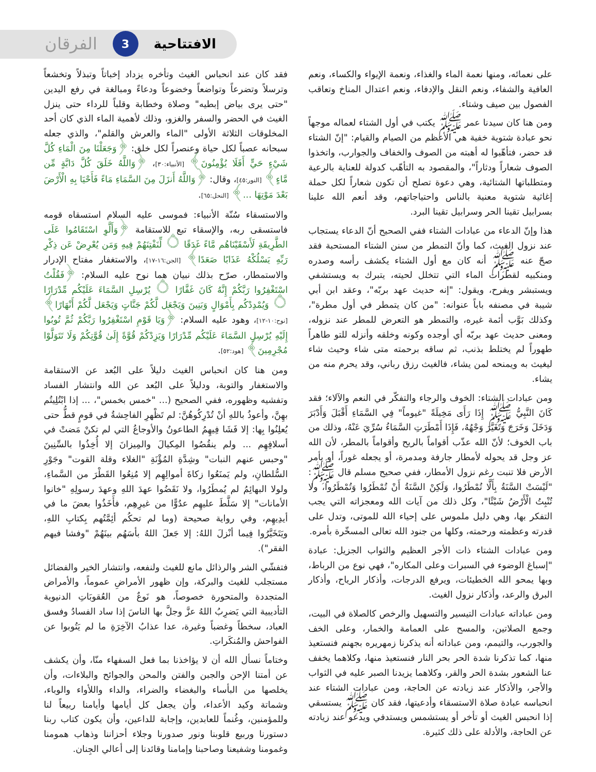الافتتاحية 3 الفرقان
على نعمائه، ومنها نعمة الماء والغذاء، ونعمة الإيواء والكساء، ونعم العافية والشفاء، ونعم النقل والإدفاء، ونعم اعتدال المناخ وتعاقب الفصول بين صيف وشتاء.
ومن هنا كان سيدنا عمر ﷺ يكتب في أول الشتاء لعماله موجهاً نحو عبادة شتوية خفية هي الأعظم من الصيام والقيام: "إنّ الشتاء قد حضر، فتأهّبوا له أهبته من الصوف والخفاف والجوارب، واتخذوا الصوف شعاراً ودثاراً"، والمقصود به التأهّب كدولة للعناية بالرعية ومتطلباتها الشتائية، وهي دعوة تصلح أن تكون شعاراً لكل حملة إغاثية شتوية معنية بالناس واحتياجاتهم، وقد أنعم الله علينا بسرابيل تقينا الحر وسرابيل تقينا البرد.
هذا وإنّ الدعاء من عبادات الشتاء ففي الصحيح أنّ الدعاء يستجاب عند نزول الغيث، كما وأنّ التمطر من سنن الشتاء المستحبة فقد صحّ عنه ﷺ أنه كان مع أول الشتاء يكشف رأسه وصدره ومنكبيه لقطرات الماء التي تتخلل لحيته، يتبرك به ويستشفي ويستبشر ويفرح، ويقول: "إنه حديث عهد بربّه"، وعقد ابن أبي شيبة في مصنفه باباً عنوانه: "من كان يتمطر في أول مطرة"، وكذلك بَوَّب أئمة غيره، والتمطر هو التعرض للمطر عند نزوله، ومعنى حديث عهد بربّه أي أوجده وكونه وخلقه وأنزله للتو طاهراً طهوراً لم يختلط بذنب، ثم ساقه برحمته متى شاء وحيث شاء ليغيث به ويمنحه لمن يشاء، فالغيث رزق رباني، وقد يحرم منه من يشاء.
ومن عبادات الشتاء: الخوف والرجاء والتفكّر في النعم والآلاء؛ فقد كَانَ النَّبِيُّ ﷺ إِذَا رَأَى مَخِيلَةً "غيوماً" فِي السَّمَاءِ أَقْبَلَ وَأَدْبَرَ وَدَخَلَ وَخَرَجَ وَتَغَيَّرَ وَجْهُهُ، فَإِذَا أَمْطَرَتِ السَّمَاءُ سُرِّيَ عَنْهُ، وذلك من باب الخوف؛ لأنّ الله عذّب أقواماً بالريح وأقواماً بالمطر، لأن الله عز وجل قد يحوله لأمطار جارفة ومدمرة، أو يجعله غوراً، أو يأمر الأرض فلا تنبت رغم نزول الأمطار، ففي صحيح مسلم قال ﷺ: "لَيْسَتْ السَّنَةُ بِأَلَّا تُمْطَرُوا، وَلَكِنْ السَّنَةُ أَنْ تُمْطَرُوا وَتُمْطَرُوا، ولا تُنْبِتُ الْأَرْضُ شَيْئًا"، وكل ذلك من آيات الله ومعجزاته التي يجب التفكر بها، وهي دليل ملموس على إحياء الله للموتى، وتدل على قدرته وعظمته ورحمته، وكلها من جنود الله تعالى المسخّرة بأمره.
ومن عبادات الشتاء ذات الأجر العظيم والثواب الجزيل: عبادة "إسباغ الوضوء في السبرات وعلى المكاره"، فهي نوع من الرباط، وبها يمحو الله الخطيئات، ويرفع الدرجات، وأذكار الرياح، وأذكار البرق والرعد، وأذكار نزول الغيث.
ومن عباداته عبادات التيسير والتسهيل والرخص كالصلاة في البيت، وجمع الصلاتين، والمسح على العمامة والخمار، وعلى الخف والجورب، والتيمم، ومن عباداته أنه يذكرنا زمهريره بجهنم فنستعيذ منها، كما تذكرنا شدة الحر بحر النار فنستعيذ منها، وكلاهما يخفف عنا الشعور بشدة الحر والقر، وكلاهما يزيدنا الصبر عليه في الثواب والأجر، والأذكار عند زيادته عن الحاجة، ومن عبادات الشتاء عند انحباسه عبادة صلاة الاستسقاء وأدعيتها، فقد كان ﷺ يستسقي إذا انحبس الغيث أو تأخر أو يستشمس ويستدفي ويدعو عند زيادته عن الحاجة، والأدلة على ذلك كثيرة.
فقد كان عند انحباس الغيث وتأخره يزداد إخباتاً وتبذلاً وتخشعاً وترسلاً وتضرعاً وتواضعاً وخضوعاً ودعاءً ومبالغة في رفع اليدين "حتى يرى بياض إبطيه" وصلاة وخطابة وقلباً للرداء حتى ينزل الغيث في الحضر والسفر والغزو، وذلك لأهمية الماء الذي كان أحد المخلوقات الثلاثة الأولى "الماء والعرش والقلم"، والذي جعله سبحانه عصباً لكل حياة وعنصراً لكل خلق: ﴿وَجَعَلْنَا مِنَ الْمَاءِ كُلَّ شَيْءٍ حَيٍّ أَفَلَا يُؤْمِنُونَ﴾ [الأنبياء:٣٠]، ﴿وَاللَّهُ خَلَقَ كُلَّ دَابَّةٍ مِّن مَّاءٍ﴾ [النور:٤٥]، وقال: ﴿وَاللَّهُ أَنزَلَ مِنَ السَّمَاءِ مَاءً فَأَحْيَا بِهِ الْأَرْضَ بَعْدَ مَوْتِهَا ...﴾ [النحل:٦٥].
والاستسقاء سُنّة الأنبياء: فموسى عليه السلام استسقاه قومه فاستسقى ربه، والإسقاء تبع للاستقامة ﴿وَأَلَّوِ اسْتَقَامُوا عَلَى الطَّرِيقَةِ لَأَسْقَيْنَاهُم مَّاءً غَدَقًا ۝ لِّنَفْتِنَهُمْ فِيهِ وَمَن يُعْرِضْ عَن ذِكْرِ رَبِّهِ يَسْلُكْهُ عَذَابًا صَعَدًا﴾ [الجن:١٦-١٧]، والاستغفار مفتاح الإدرار والاستمطار، صرّح بذلك نبيان هما نوح عليه السلام: ﴿فَقُلْتُ اسْتَغْفِرُوا رَبَّكُمْ إِنَّهُ كَانَ غَفَّارًا ۝ يُرْسِلِ السَّمَاءَ عَلَيْكُم مِّدْرَارًا ۝ وَيُمْدِدْكُم بِأَمْوَالٍ وَبَنِينَ وَيَجْعَل لَّكُمْ جَنَّاتٍ وَيَجْعَل لَّكُمْ أَنْهَارًا﴾ [نوح:١٠-١٢]، وهود عليه السلام: ﴿وَيَا قَوْمِ اسْتَغْفِرُوا رَبَّكُمْ ثُمَّ تُوبُوا إِلَيْهِ يُرْسِلِ السَّمَاءَ عَلَيْكُم مِّدْرَارًا وَيَزِدْكُمْ قُوَّةً إِلَىٰ قُوَّتِكُمْ وَلَا تَتَوَلَّوْا مُجْرِمِينَ﴾ [هود:٥٢].
ومن هنا كان انحباس الغيث دليلاً على البُعد عن الاستقامة والاستغفار والتوبة، ودليلاً على البُعد عن الله وانتشار الفساد وتفشيه وظهوره، ففي الصحيح (... "خمس بخمس"، ... إذا ابْتُلِيتُم بهِنَّ، وأعوذُ باللهِ أنْ تُدْرِكُوهُنَّ: لم تَظْهرِ الفاحِشةُ في قومٍ قطُّ حتى يُعلِنُوا بِها: إلا فَشَا فِيهِمُ الطاعونُ والأوجاعُ التي لم تكنْ مَضتْ في أسلافِهِم ... ولم ينقُصُوا المِكيالَ والمِيزانَ إلا أُخِذُوا بالسِّنِينَ "وحبس عنهم النبات" وشِدَّةِ المُؤْنَةِ "الغلاء وقلة القوت" وجَوْرِ السُّلطانِ، ولم يَمنَعُوا زكاةَ أموالِهِم إلا مُنِعُوا القَطْرَ من السَّماءِ، ولولا البهائِمُ لم يُمطَرُوا، ولا نَقَضُوا عهدَ اللهِ وعهدَ رسولِهِ "خانوا الأمانات" إلا سَلَّطَ عليهِم عدُوًّا من غيرِهِم، فأَخَذُوا بعضَ ما في أيدِيهِم، وفي رواية صحيحة (وما لم تحكُم أئِمَّتُهم بِكتابِ اللهِ، ويَتَخَيَّرُوا فِيما أنْزلَ اللهُ: إلا جَعلَ اللهُ بأسَهُم بينَهُمْ "وفشا فيهم الفقر").
فتفشّي الشر والرذائل مانع للغيث ولنفعه، وانتشار الخير والفضائل مستجلب للغيث والبركة، وإن ظهور الأمراضِ عموماً، والأمراض المتجددة والمتحورة خصوصاً، هو نَوعٌ من العُقوبَاتِ الدنيوية التأديبية التي يَضرِبُ اللهُ عزَّ وجلَّ بها الناسَ إذا ساد الفسادُ وفسق العباد، سخطاً وغضباً وغيرة، عدا عذابُ الآخِرَةِ ما لم يَتُوبوا عن الفواحش والمُنكَراتِ.
وختاماً نسأل الله أن لا يؤاخذنا بما فعل السفهاء منّا، وأن يكشف عن أمتنا الإحن والجبن والفتن والمحن والجوائح والبلاءات، وأن يخلصها من البأساء والبغضاء والضراء، والداء واللأواء والوباء، وشماتة وكيد الأعداء، وأن يجعل كل أيامها وأيامنا ربيعاً لنا وللمؤمنين، وغُنماً للعابدين، وإجابة للداعين، وأن يكون كتاب ربنا دستورنا وربيع قلوبنا ونور صدورنا وجلاء أحزاننا وذهاب همومنا وغمومنا وشفيعنا وصاحبنا وإمامنا وقائدنا إلى أعالي الجِنان.